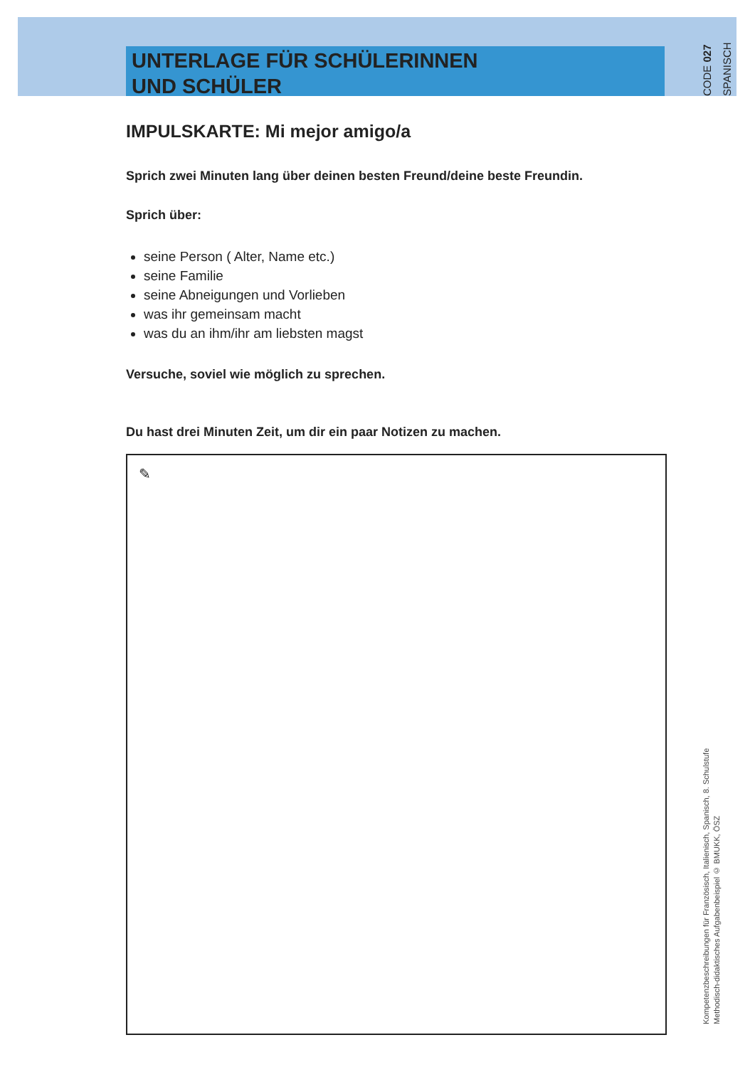UNTERLAGE FÜR SCHÜLERINNEN
UND SCHÜLER
CODE 027
SPANISCH
IMPULSKARTE: Mi mejor amigo/a
Sprich zwei Minuten lang über deinen besten Freund/deine beste Freundin.
Sprich über:
seine Person ( Alter, Name etc.)
seine Familie
seine Abneigungen und Vorlieben
was ihr gemeinsam macht
was du an ihm/ihr am liebsten magst
Versuche, soviel wie möglich zu sprechen.
Du hast drei Minuten Zeit, um dir ein paar Notizen zu machen.
✎
Kompetenzbeschreibungen für Französisch, Italienisch, Spanisch, 8. Schulstufe
Methodisch-didaktisches Aufgabenbeispiel © BMUKK, ÖSZ